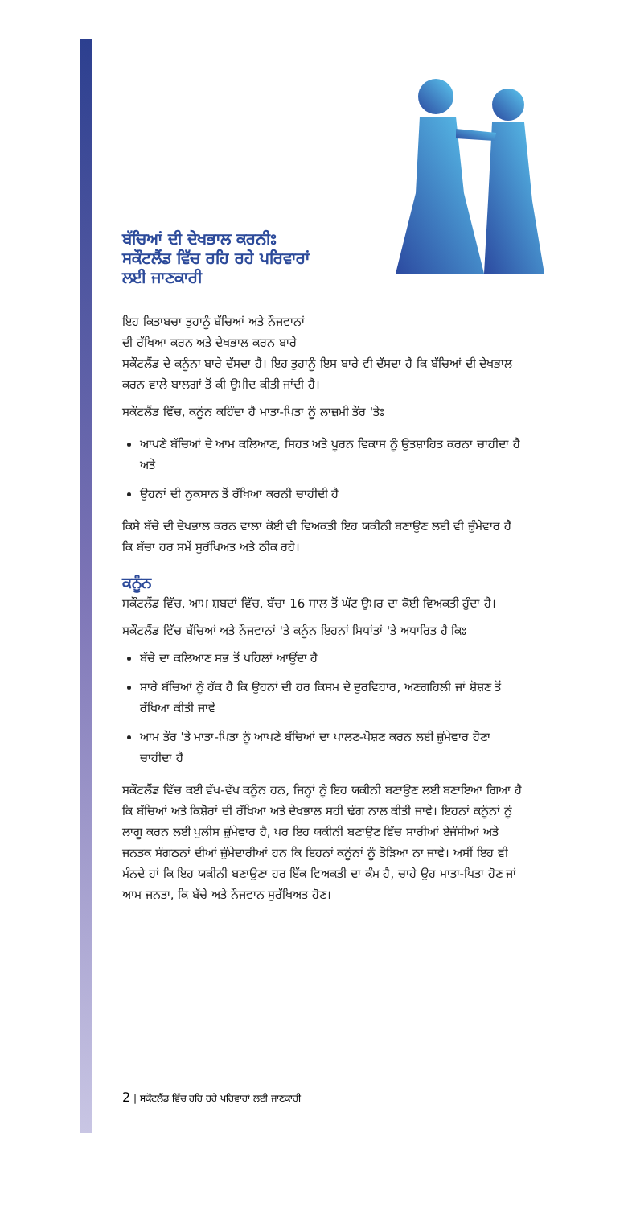ਬੱਚਿਆਂ ਦੀ ਦੇਖਭਾਲ ਕਰਨੀਃ
ਸਕੌਟਲੈਂਡ ਵਿੱਚ ਰਹਿ ਰਹੇ ਪਰਿਵਾਰਾਂ
ਲਈ ਜਾਣਕਾਰੀ
ਇਹ ਕਿਤਾਬਚਾ ਤੁਹਾਨੂੰ ਬੱਚਿਆਂ ਅਤੇ ਨੌਜਵਾਨਾਂ
ਦੀ ਰੱਖਿਆ ਕਰਨ ਅਤੇ ਦੇਖਭਾਲ ਕਰਨ ਬਾਰੇ
ਸਕੌਟਲੈਂਡ ਦੇ ਕਨੂੰਨਾ ਬਾਰੇ ਦੱਸਦਾ ਹੈ। ਇਹ ਤੁਹਾਨੂੰ ਇਸ ਬਾਰੇ ਵੀ ਦੱਸਦਾ ਹੈ ਕਿ ਬੱਚਿਆਂ ਦੀ ਦੇਖਭਾਲ ਕਰਨ ਵਾਲੇ ਬਾਲਗਾਂ ਤੋਂ ਕੀ ਉਮੀਦ ਕੀਤੀ ਜਾਂਦੀ ਹੈ।
ਸਕੌਟਲੈਂਡ ਵਿੱਚ, ਕਨੂੰਨ ਕਹਿੰਦਾ ਹੈ ਮਾਤਾ-ਪਿਤਾ ਨੂੰ ਲਾਜ਼ਮੀ ਤੌਰ 'ਤੇਃ
ਆਪਣੇ ਬੱਚਿਆਂ ਦੇ ਆਮ ਕਲਿਆਣ, ਸਿਹਤ ਅਤੇ ਪੂਰਨ ਵਿਕਾਸ ਨੂੰ ਉਤਸ਼ਾਹਿਤ ਕਰਨਾ ਚਾਹੀਦਾ ਹੈ ਅਤੇ
ਉਹਨਾਂ ਦੀ ਨੁਕਸਾਨ ਤੋਂ ਰੱਖਿਆ ਕਰਨੀ ਚਾਹੀਦੀ ਹੈ
ਕਿਸੇ ਬੱਚੇ ਦੀ ਦੇਖਭਾਲ ਕਰਨ ਵਾਲਾ ਕੋਈ ਵੀ ਵਿਅਕਤੀ ਇਹ ਯਕੀਨੀ ਬਣਾਉਣ ਲਈ ਵੀ ਜ਼ੁੰਮੇਵਾਰ ਹੈ ਕਿ ਬੱਚਾ ਹਰ ਸਮੇਂ ਸੁਰੱਖਿਅਤ ਅਤੇ ਠੀਕ ਰਹੇ।
ਕਨੂੰਨ
ਸਕੌਟਲੈਂਡ ਵਿੱਚ, ਆਮ ਸ਼ਬਦਾਂ ਵਿੱਚ, ਬੱਚਾ 16 ਸਾਲ ਤੋਂ ਘੱਟ ਉਮਰ ਦਾ ਕੋਈ ਵਿਅਕਤੀ ਹੁੰਦਾ ਹੈ।
ਸਕੌਟਲੈਂਡ ਵਿੱਚ ਬੱਚਿਆਂ ਅਤੇ ਨੌਜਵਾਨਾਂ 'ਤੇ ਕਨੂੰਨ ਇਹਨਾਂ ਸਿਧਾਂਤਾਂ 'ਤੇ ਅਧਾਰਿਤ ਹੈ ਕਿਃ
ਬੱਚੇ ਦਾ ਕਲਿਆਣ ਸਭ ਤੋਂ ਪਹਿਲਾਂ ਆਉਂਦਾ ਹੈ
ਸਾਰੇ ਬੱਚਿਆਂ ਨੂੰ ਹੱਕ ਹੈ ਕਿ ਉਹਨਾਂ ਦੀ ਹਰ ਕਿਸਮ ਦੇ ਦੁਰਵਿਹਾਰ, ਅਣਗਹਿਲੀ ਜਾਂ ਸ਼ੋਸ਼ਣ ਤੋਂ ਰੱਖਿਆ ਕੀਤੀ ਜਾਵੇ
ਆਮ ਤੌਰ 'ਤੇ ਮਾਤਾ-ਪਿਤਾ ਨੂੰ ਆਪਣੇ ਬੱਚਿਆਂ ਦਾ ਪਾਲਣ-ਪੋਸ਼ਣ ਕਰਨ ਲਈ ਜ਼ੁੰਮੇਵਾਰ ਹੋਣਾ ਚਾਹੀਦਾ ਹੈ
ਸਕੌਟਲੈਂਡ ਵਿੱਚ ਕਈ ਵੱਖ-ਵੱਖ ਕਨੂੰਨ ਹਨ, ਜਿਨ੍ਹਾਂ ਨੂੰ ਇਹ ਯਕੀਨੀ ਬਣਾਉਣ ਲਈ ਬਣਾਇਆ ਗਿਆ ਹੈ ਕਿ ਬੱਚਿਆਂ ਅਤੇ ਕਿਸ਼ੋਰਾਂ ਦੀ ਰੱਖਿਆ ਅਤੇ ਦੇਖਭਾਲ ਸਹੀ ਢੰਗ ਨਾਲ ਕੀਤੀ ਜਾਵੇ। ਇਹਨਾਂ ਕਨੂੰਨਾਂ ਨੂੰ ਲਾਗੂ ਕਰਨ ਲਈ ਪੁਲੀਸ ਜ਼ੁੰਮੇਵਾਰ ਹੈ, ਪਰ ਇਹ ਯਕੀਨੀ ਬਣਾਉਣ ਵਿੱਚ ਸਾਰੀਆਂ ਏਜੰਸੀਆਂ ਅਤੇ ਜਨਤਕ ਸੰਗਠਨਾਂ ਦੀਆਂ ਜ਼ੁੰਮੇਦਾਰੀਆਂ ਹਨ ਕਿ ਇਹਨਾਂ ਕਨੂੰਨਾਂ ਨੂੰ ਤੋੜਿਆ ਨਾ ਜਾਵੇ। ਅਸੀਂ ਇਹ ਵੀ ਮੰਨਦੇ ਹਾਂ ਕਿ ਇਹ ਯਕੀਨੀ ਬਣਾਉਣਾ ਹਰ ਇੱਕ ਵਿਅਕਤੀ ਦਾ ਕੰਮ ਹੈ, ਚਾਹੇ ਉਹ ਮਾਤਾ-ਪਿਤਾ ਹੋਣ ਜਾਂ ਆਮ ਜਨਤਾ, ਕਿ ਬੱਚੇ ਅਤੇ ਨੌਜਵਾਨ ਸੁਰੱਖਿਅਤ ਹੋਣ।
2 | ਸਕੌਟਲੈਂਡ ਵਿੱਚ ਰਹਿ ਰਹੇ ਪਰਿਵਾਰਾਂ ਲਈ ਜਾਣਕਾਰੀ